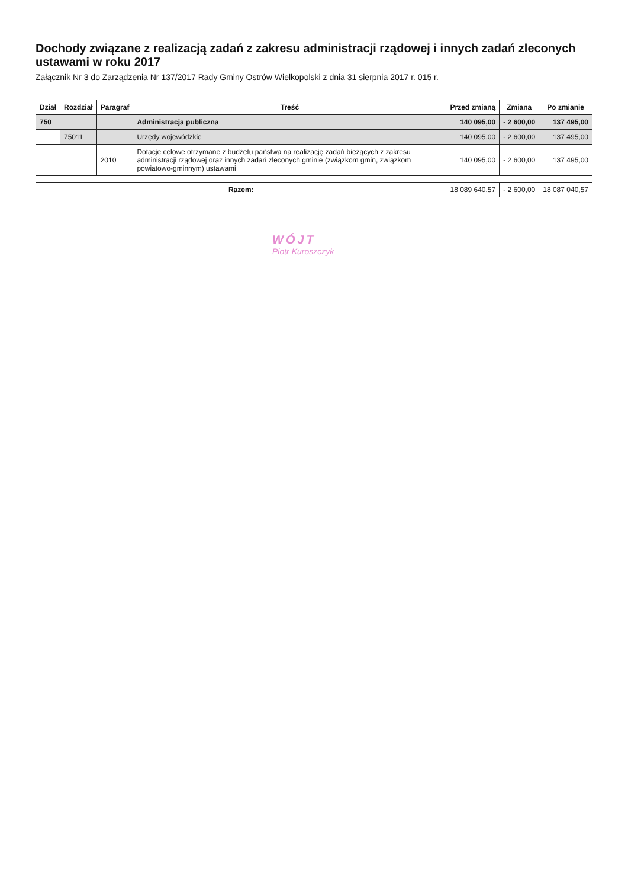Dochody związane z realizacją zadań z zakresu administracji rządowej i innych zadań zleconych ustawami w roku 2017
Załącznik Nr 3 do Zarządzenia Nr 137/2017 Rady Gminy Ostrów Wielkopolski z dnia 31 sierpnia 2017 r. 015 r.
| Dział | Rozdział | Paragraf | Treść | Przed zmianą | Zmiana | Po zmianie |
| --- | --- | --- | --- | --- | --- | --- |
| 750 | | | Administracja publiczna | 140 095,00 | - 2 600,00 | 137 495,00 |
| | 75011 | | Urzędy wojewódzkie | 140 095,00 | - 2 600,00 | 137 495,00 |
| | | 2010 | Dotacje celowe otrzymane z budżetu państwa na realizację zadań bieżących z zakresu administracji rządowej oraz innych zadań zleconych gminie (związkom gmin, związkom powiatowo-gminnym) ustawami | 140 095,00 | - 2 600,00 | 137 495,00 |
| Razem: | | | | 18 089 640,57 | - 2 600,00 | 18 087 040,57 |
WÓJT
Piotr Kuroszczyk